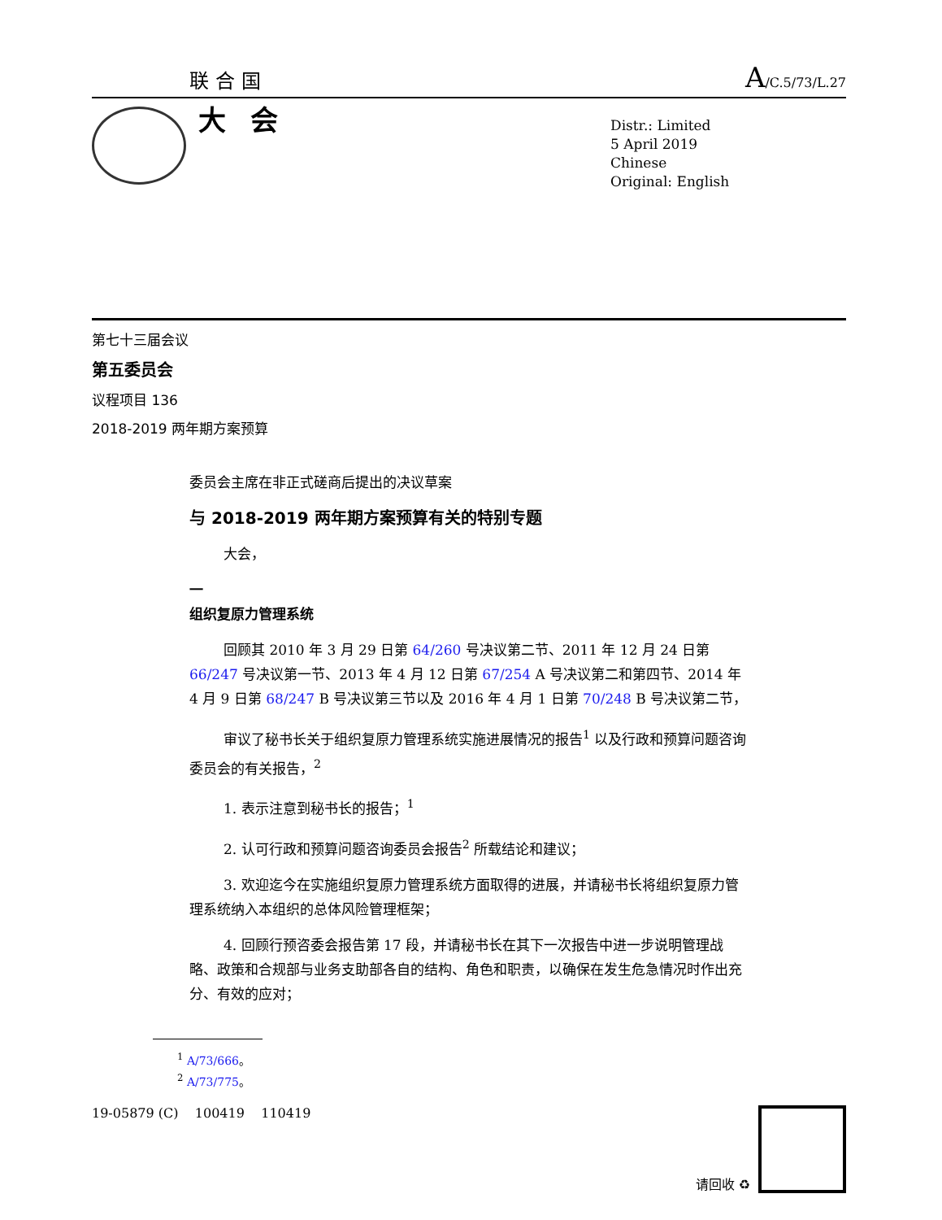联合国 A/C.5/73/L.27
大会
Distr.: Limited
5 April 2019
Chinese
Original: English
第七十三届会议
第五委员会
议程项目 136
2018-2019 两年期方案预算
委员会主席在非正式磋商后提出的决议草案
与 2018-2019 两年期方案预算有关的特别专题
大会，
一
组织复原力管理系统
回顾其 2010 年 3 月 29 日第 64/260 号决议第二节、2011 年 12 月 24 日第 66/247 号决议第一节、2013 年 4 月 12 日第 67/254 A 号决议第二和第四节、2014 年 4 月 9 日第 68/247 B 号决议第三节以及 2016 年 4 月 1 日第 70/248 B 号决议第二节，
审议了秘书长关于组织复原力管理系统实施进展情况的报告<sup>1</sup> 以及行政和预算问题咨询委员会的有关报告，<sup>2</sup>
1. 表示注意到秘书长的报告；<sup>1</sup>
2. 认可行政和预算问题咨询委员会报告<sup>2</sup> 所载结论和建议；
3. 欢迎迄今在实施组织复原力管理系统方面取得的进展，并请秘书长将组织复原力管理系统纳入本组织的总体风险管理框架；
4. 回顾行预咨委会报告第 17 段，并请秘书长在其下一次报告中进一步说明管理战略、政策和合规部与业务支助部各自的结构、角色和职责，以确保在发生危急情况时作出充分、有效的应对；
<sup>1</sup> A/73/666。
<sup>2</sup> A/73/775。
19-05879 (C) 100419 110419 请回收 ♻